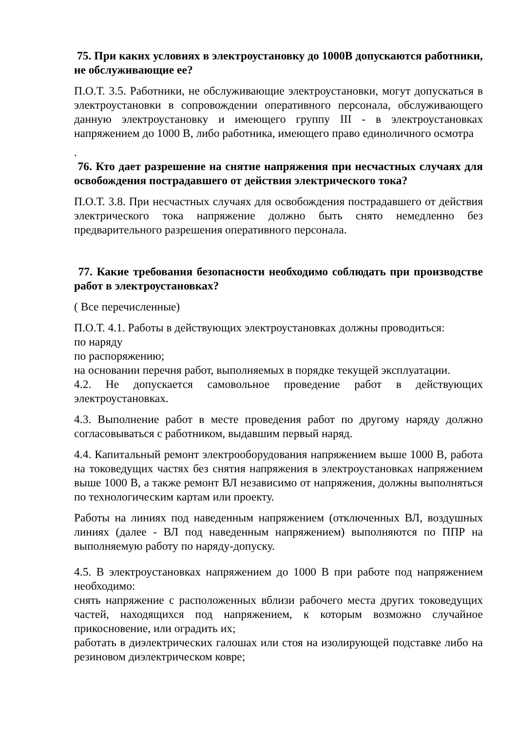75. При каких условиях в электроустановку до 1000В допускаются работники, не обслуживающие ее?
П.О.Т. 3.5. Работники, не обслуживающие электроустановки, могут допускаться в электроустановки в сопровождении оперативного персонала, обслуживающего данную электроустановку и имеющего группу III - в электроустановках напряжением до 1000 В, либо работника, имеющего право единоличного осмотра
.
76. Кто дает разрешение на снятие напряжения при несчастных случаях для освобождения пострадавшего от действия электрического тока?
П.О.Т. 3.8. При несчастных случаях для освобождения пострадавшего от действия электрического тока напряжение должно быть снято немедленно без предварительного разрешения оперативного персонала.
77. Какие требования безопасности необходимо соблюдать при производстве работ в электроустановках?
( Все перечисленные)
П.О.Т. 4.1. Работы в действующих электроустановках должны проводиться:
по наряду
по распоряжению;
на основании перечня работ, выполняемых в порядке текущей эксплуатации.
4.2. Не допускается самовольное проведение работ в действующих электроустановках.
4.3. Выполнение работ в месте проведения работ по другому наряду должно согласовываться с работником, выдавшим первый наряд.
4.4. Капитальный ремонт электрооборудования напряжением выше 1000 В, работа на токоведущих частях без снятия напряжения в электроустановках напряжением выше 1000 В, а также ремонт ВЛ независимо от напряжения, должны выполняться по технологическим картам или проекту.
Работы на линиях под наведенным напряжением (отключенных ВЛ, воздушных линиях (далее - ВЛ под наведенным напряжением) выполняются по ППР на выполняемую работу по наряду-допуску.
4.5. В электроустановках напряжением до 1000 В при работе под напряжением необходимо:
снять напряжение с расположенных вблизи рабочего места других токоведущих частей, находящихся под напряжением, к которым возможно случайное прикосновение, или оградить их;
работать в диэлектрических галошах или стоя на изолирующей подставке либо на резиновом диэлектрическом ковре;